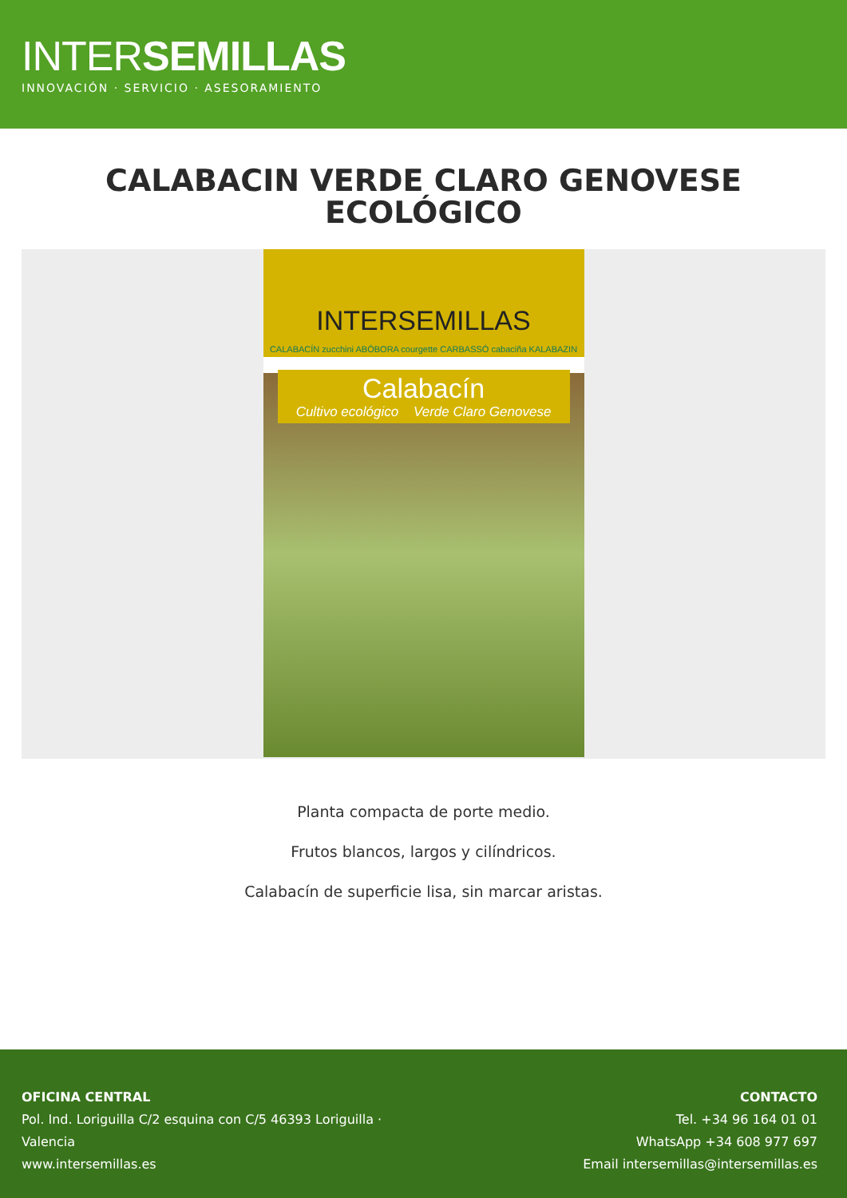INTERSEMILLAS
INNOVACIÓN · SERVICIO · ASESORAMIENTO
CALABACIN VERDE CLARO GENOVESE ECOLÓGICO
INTERSEMILLAS
CALABACÍN zucchini ABÓBORA courgette CARBASSÓ cabaciña KALABAZIN
Calabacín
Cultivo ecológico Verde Claro Genovese
Planta compacta de porte medio.
Frutos blancos, largos y cilíndricos.
Calabacín de superficie lisa, sin marcar aristas.
OFICINA CENTRAL
Pol. Ind. Loriguilla C/2 esquina con C/5 46393 Loriguilla ·
Valencia
www.intersemillas.es
CONTACTO
Tel. +34 96 164 01 01
WhatsApp +34 608 977 697
Email intersemillas@intersemillas.es